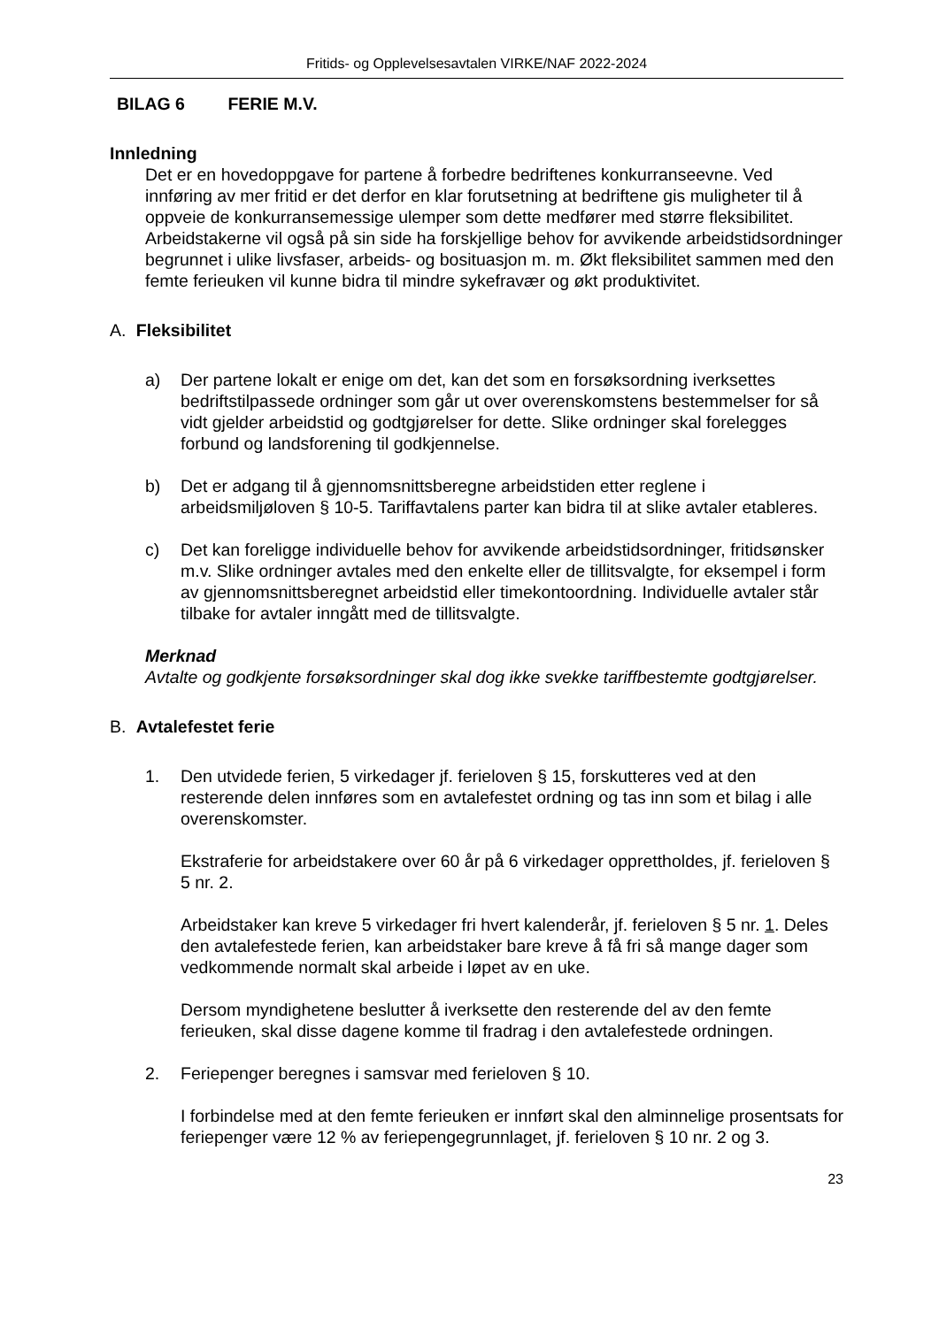Fritids- og Opplevelsesavtalen VIRKE/NAF 2022-2024
BILAG 6 FERIE M.V.
Innledning
Det er en hovedoppgave for partene å forbedre bedriftenes konkurranseevne. Ved innføring av mer fritid er det derfor en klar forutsetning at bedriftene gis muligheter til å oppveie de konkurransemessige ulemper som dette medfører med større fleksibilitet. Arbeidstakerne vil også på sin side ha forskjellige behov for avvikende arbeidstidsordninger begrunnet i ulike livsfaser, arbeids- og bosituasjon m. m. Økt fleksibilitet sammen med den femte ferieuken vil kunne bidra til mindre sykefravær og økt produktivitet.
A. Fleksibilitet
a) Der partene lokalt er enige om det, kan det som en forsøksordning iverksettes bedriftstilpassede ordninger som går ut over overenskomstens bestemmelser for så vidt gjelder arbeidstid og godtgjørelser for dette. Slike ordninger skal forelegges forbund og landsforening til godkjennelse.
b) Det er adgang til å gjennomsnittsberegne arbeidstiden etter reglene i arbeidsmiljøloven § 10-5. Tariffavtalens parter kan bidra til at slike avtaler etableres.
c) Det kan foreligge individuelle behov for avvikende arbeidstidsordninger, fritidsønsker m.v. Slike ordninger avtales med den enkelte eller de tillitsvalgte, for eksempel i form av gjennomsnittsberegnet arbeidstid eller timekontoordning. Individuelle avtaler står tilbake for avtaler inngått med de tillitsvalgte.
Merknad
Avtalte og godkjente forsøksordninger skal dog ikke svekke tariffbestemte godtgjørelser.
B. Avtalefestet ferie
1. Den utvidede ferien, 5 virkedager jf. ferieloven § 15, forskutteres ved at den resterende delen innføres som en avtalefestet ordning og tas inn som et bilag i alle overenskomster.
Ekstraferie for arbeidstakere over 60 år på 6 virkedager opprettholdes, jf. ferieloven § 5 nr. 2.
Arbeidstaker kan kreve 5 virkedager fri hvert kalenderår, jf. ferieloven § 5 nr. 1. Deles den avtalefestede ferien, kan arbeidstaker bare kreve å få fri så mange dager som vedkommende normalt skal arbeide i løpet av en uke.
Dersom myndighetene beslutter å iverksette den resterende del av den femte ferieuken, skal disse dagene komme til fradrag i den avtalefestede ordningen.
2. Feriepenger beregnes i samsvar med ferieloven § 10.
I forbindelse med at den femte ferieuken er innført skal den alminnelige prosentsats for feriepenger være 12 % av feriepengegrunnlaget, jf. ferieloven § 10 nr. 2 og 3.
23